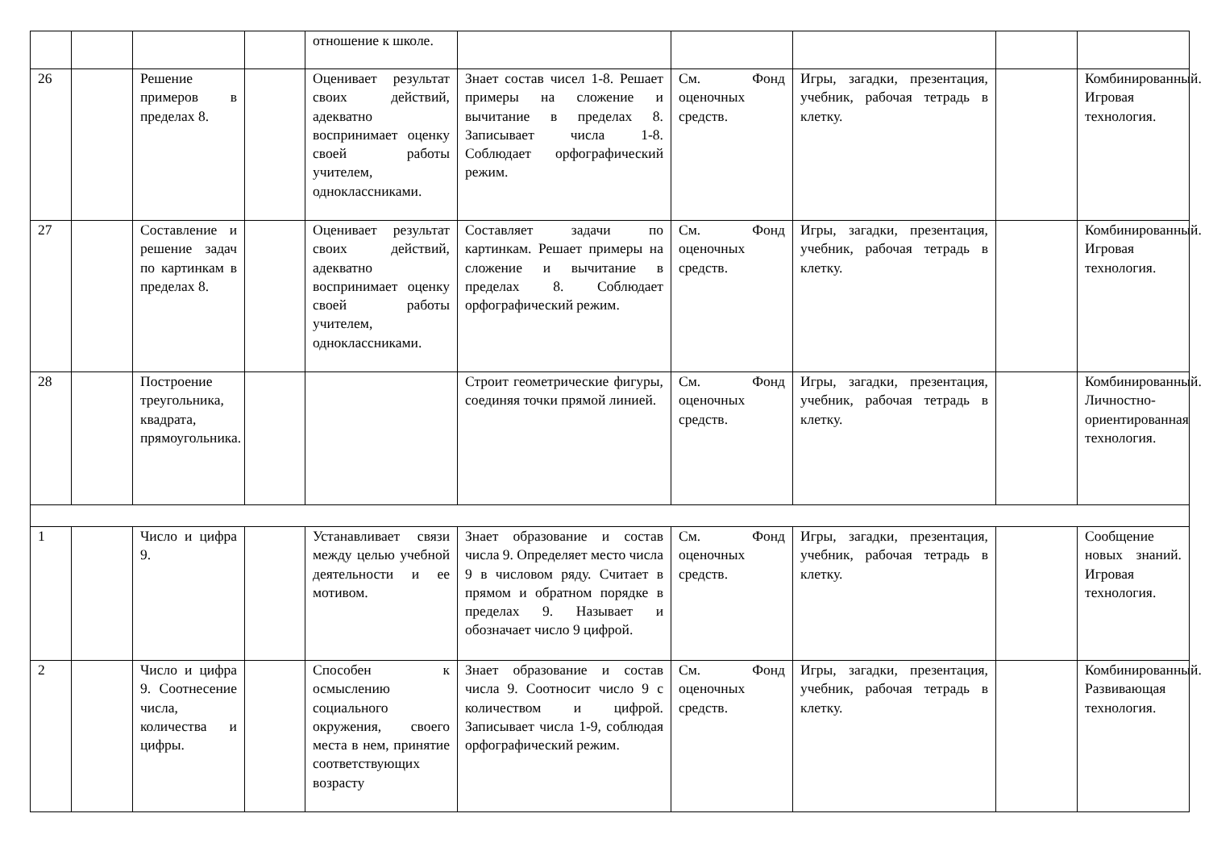| | | | | отношение к школе. | | | | | |
| 26 | | Решение примеров в пределах 8. | | Оценивает результат своих действий, адекватно воспринимает оценку своей работы учителем, одноклассниками. | Знает состав чисел 1-8. Решает примеры на сложение и вычитание в пределах 8. Записывает числа 1-8. Соблюдает орфографический режим. | См. Фонд оценочных средств. | Игры, загадки, презентация, учебник, рабочая тетрадь в клетку. | | Комбинированный. Игровая технология. |
| 27 | | Составление и решение задач по картинкам в пределах 8. | | Оценивает результат своих действий, адекватно воспринимает оценку своей работы учителем, одноклассниками. | Составляет задачи по картинкам. Решает примеры на сложение и вычитание в пределах 8. Соблюдает орфографический режим. | См. Фонд оценочных средств. | Игры, загадки, презентация, учебник, рабочая тетрадь в клетку. | | Комбинированный. Игровая технология. |
| 28 | | Построение треугольника, квадрата, прямоугольника. | | | Строит геометрические фигуры, соединяя точки прямой линией. | См. Фонд оценочных средств. | Игры, загадки, презентация, учебник, рабочая тетрадь в клетку. | | Комбинированный. Личностно-ориентированная технология. |
| 1 | | Число и цифра 9. | | Устанавливает связи между целью учебной деятельности и ее мотивом. | Знает образование и состав числа 9. Определяет место числа 9 в числовом ряду. Считает в прямом и обратном порядке в пределах 9. Называет и обозначает число 9 цифрой. | См. Фонд оценочных средств. | Игры, загадки, презентация, учебник, рабочая тетрадь в клетку. | | Сообщение новых знаний. Игровая технология. |
| 2 | | Число и цифра 9. Соотнесение числа, количества и цифры. | | Способен к осмыслению социального окружения, своего места в нем, принятие соответствующих возрасту | Знает образование и состав числа 9. Соотносит число 9 с количеством и цифрой. Записывает числа 1-9, соблюдая орфографический режим. | См. Фонд оценочных средств. | Игры, загадки, презентация, учебник, рабочая тетрадь в клетку. | | Комбинированный. Развивающая технология. |